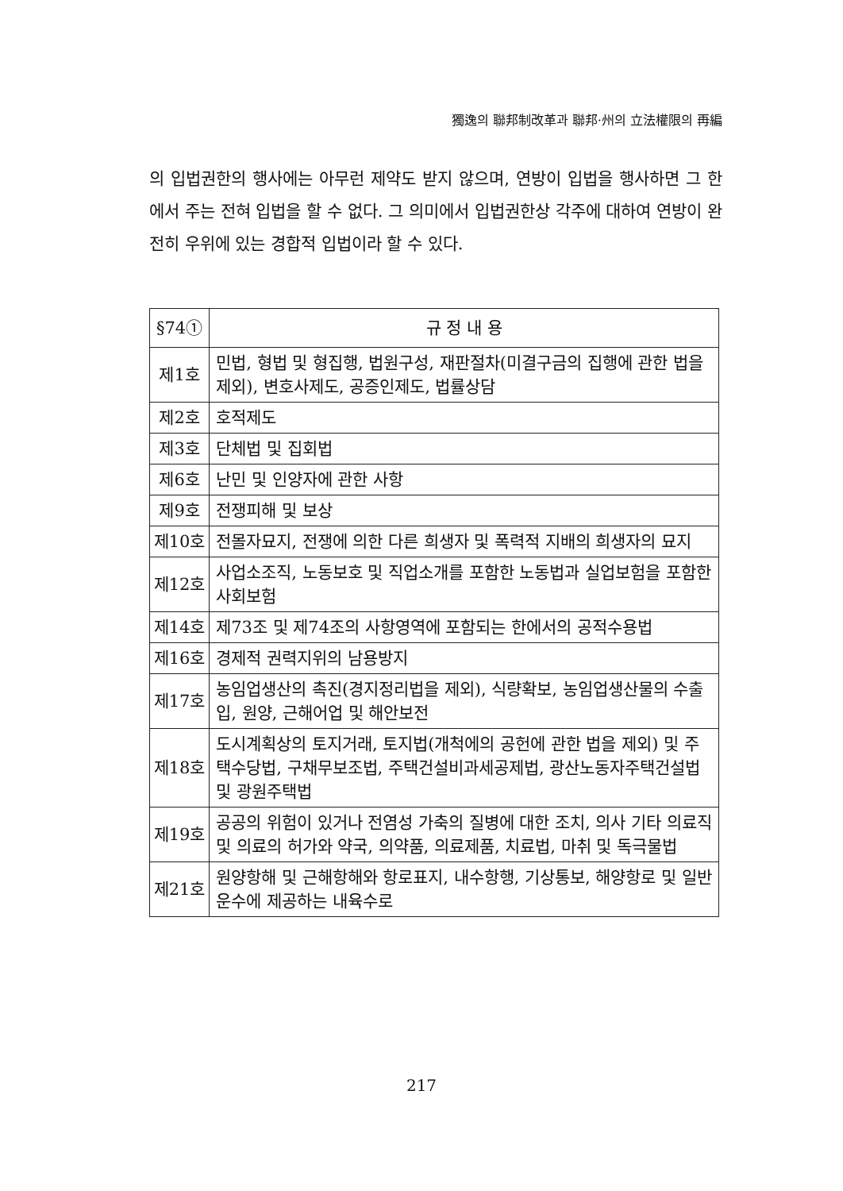獨逸의 聯邦制改革과 聯邦·州의 立法權限의 再編
의 입법권한의 행사에는 아무런 제약도 받지 않으며, 연방이 입법을 행사하면 그 한에서 주는 전혀 입법을 할 수 없다. 그 의미에서 입법권한상 각주에 대하여 연방이 완전히 우위에 있는 경합적 입법이라 할 수 있다.
| §74① | 규 정 내 용 |
| --- | --- |
| 제1호 | 민법, 형법 및 형집행, 법원구성, 재판절차(미결구금의 집행에 관한 법을 제외), 변호사제도, 공증인제도, 법률상담 |
| 제2호 | 호적제도 |
| 제3호 | 단체법 및 집회법 |
| 제6호 | 난민 및 인양자에 관한 사항 |
| 제9호 | 전쟁피해 및 보상 |
| 제10호 | 전몰자묘지, 전쟁에 의한 다른 희생자 및 폭력적 지배의 희생자의 묘지 |
| 제12호 | 사업소조직, 노동보호 및 직업소개를 포함한 노동법과 실업보험을 포함한 사회보험 |
| 제14호 | 제73조 및 제74조의 사항영역에 포함되는 한에서의 공적수용법 |
| 제16호 | 경제적 권력지위의 남용방지 |
| 제17호 | 농임업생산의 촉진(경지정리법을 제외), 식량확보, 농임업생산물의 수출입, 원양, 근해어업 및 해안보전 |
| 제18호 | 도시계획상의 토지거래, 토지법(개척에의 공헌에 관한 법을 제외) 및 주택수당법, 구채무보조법, 주택건설비과세공제법, 광산노동자주택건설법 및 광원주택법 |
| 제19호 | 공공의 위험이 있거나 전염성 가축의 질병에 대한 조치, 의사 기타 의료직 및 의료의 허가와 약국, 의약품, 의료제품, 치료법, 마취 및 독극물법 |
| 제21호 | 원양항해 및 근해항해와 항로표지, 내수항행, 기상통보, 해양항로 및 일반운수에 제공하는 내육수로 |
217